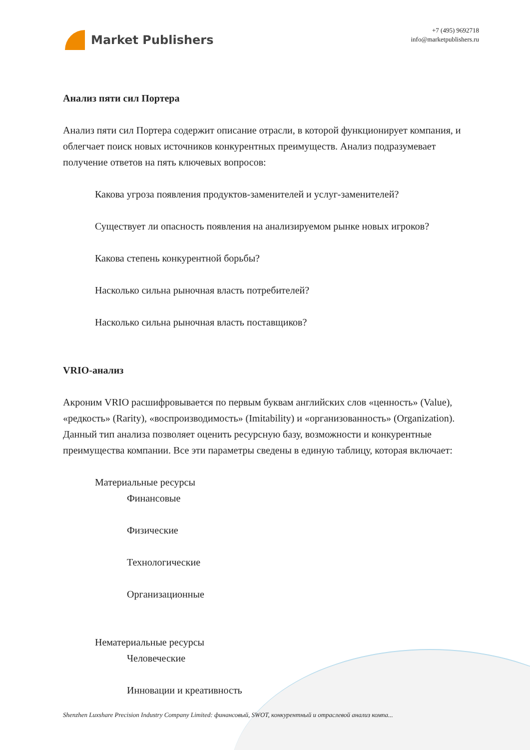Market Publishers
+7 (495) 9692718
info@marketpublishers.ru
Анализ пяти сил Портера
Анализ пяти сил Портера содержит описание отрасли, в которой функционирует компания, и облегчает поиск новых источников конкурентных преимуществ. Анализ подразумевает получение ответов на пять ключевых вопросов:
Какова угроза появления продуктов-заменителей и услуг-заменителей?
Существует ли опасность появления на анализируемом рынке новых игроков?
Какова степень конкурентной борьбы?
Насколько сильна рыночная власть потребителей?
Насколько сильна рыночная власть поставщиков?
VRIO-анализ
Акроним VRIO расшифровывается по первым буквам английских слов «ценность» (Value), «редкость» (Rarity), «воспроизводимость» (Imitability) и «организованность» (Organization). Данный тип анализа позволяет оценить ресурсную базу, возможности и конкурентные преимущества компании. Все эти параметры сведены в единую таблицу, которая включает:
Материальные ресурсы
Финансовые
Физические
Технологические
Организационные
Нематериальные ресурсы
Человеческие
Инновации и креативность
Shenzhen Luxshare Precision Industry Company Limited: финансовый, SWOT, конкурентный и отраслевой анализ компа...